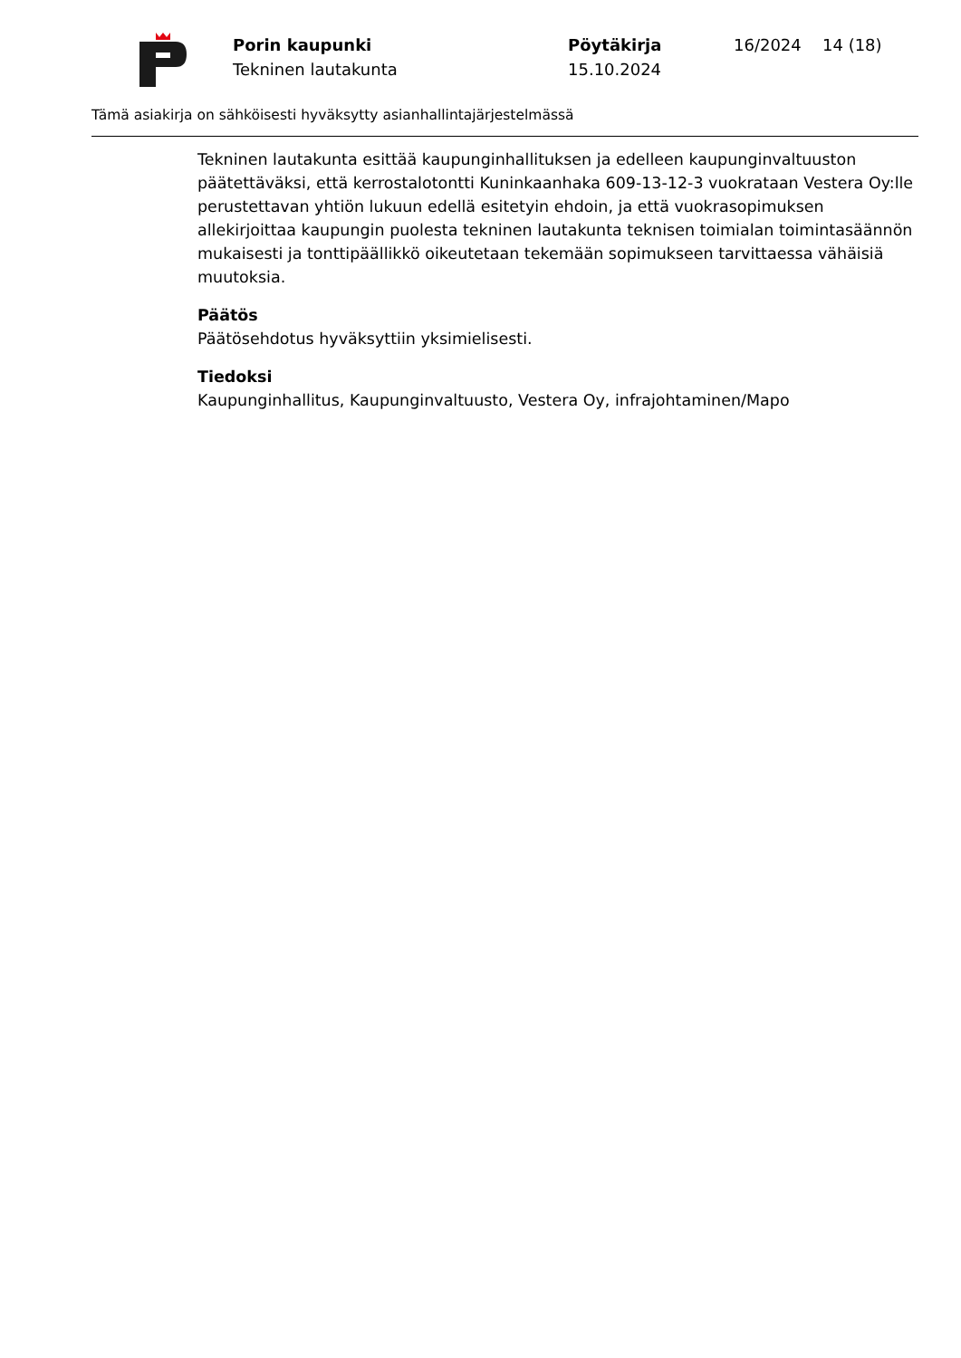Porin kaupunki
Tekninen lautakunta
Pöytäkirja
15.10.2024
16/2024 14 (18)
Tämä asiakirja on sähköisesti hyväksytty asianhallintajärjestelmässä
Tekninen lautakunta esittää kaupunginhallituksen ja edelleen kaupunginvaltuuston päätettäväksi, että kerrostalotontti Kuninkaanhaka 609-13-12-3 vuokrataan Vestera Oy:lle perustettavan yhtiön lukuun edellä esitetyin ehdoin, ja että vuokrasopimuksen allekirjoittaa kaupungin puolesta tekninen lautakunta teknisen toimialan toimintasäännön mukaisesti ja tonttipäällikkö oikeutetaan tekemään sopimukseen tarvittaessa vähäisiä muutoksia.
Päätös
Päätösehdotus hyväksyttiin yksimielisesti.
Tiedoksi
Kaupunginhallitus, Kaupunginvaltuusto, Vestera Oy, infrajohtaminen/Mapo